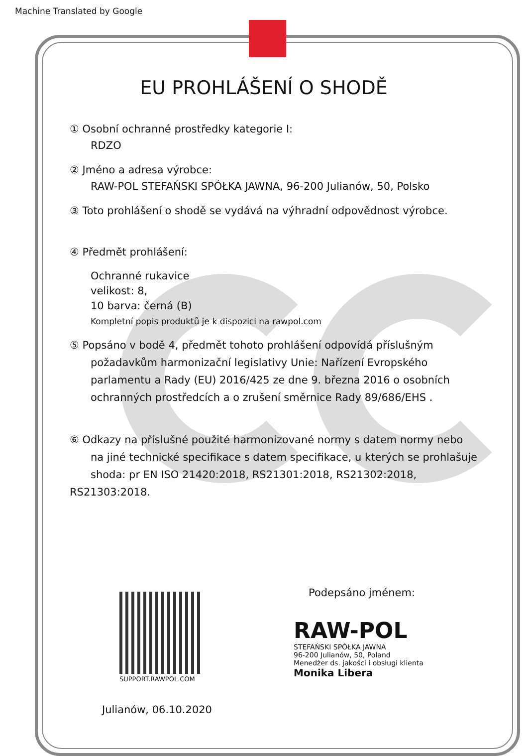Machine Translated by Google
EU PROHLÁŠENÍ O SHODĚ
① Osobní ochranné prostředky kategorie I:
RDZO
② Jméno a adresa výrobce:
RAW-POL STEFAŃSKI SPÓŁKA JAWNA, 96-200 Julianów, 50, Polsko
③ Toto prohlášení o shodě se vydává na výhradní odpovědnost výrobce.
④ Předmět prohlášení:
Ochranné rukavice
velikost: 8,
10 barva: černá (B)
Kompletní popis produktů je k dispozici na rawpol.com
⑤ Popsáno v bodě 4, předmět tohoto prohlášení odpovídá příslušným
požadavkům harmonizační legislativy Unie: Nařízení Evropského
parlamentu a Rady (EU) 2016/425 ze dne 9. března 2016 o osobních
ochranných prostředcích a o zrušení směrnice Rady 89/686/EHS .
⑥ Odkazy na příslušné použité harmonizované normy s datem normy nebo
na jiné technické specifikace s datem specifikace, u kterých se prohlašuje
shoda: pr EN ISO 21420:2018, RS21301:2018, RS21302:2018, RS21303:2018.
SUPPORT.RAWPOL.COM
Podepsáno jménem:
RAW-POL
STEFAŃSKI SPÓŁKA JAWNA
96-200 Julianów, 50, Poland
Menedżer ds. jakości i obsługi klienta
Monika Libera
Julianów, 06.10.2020